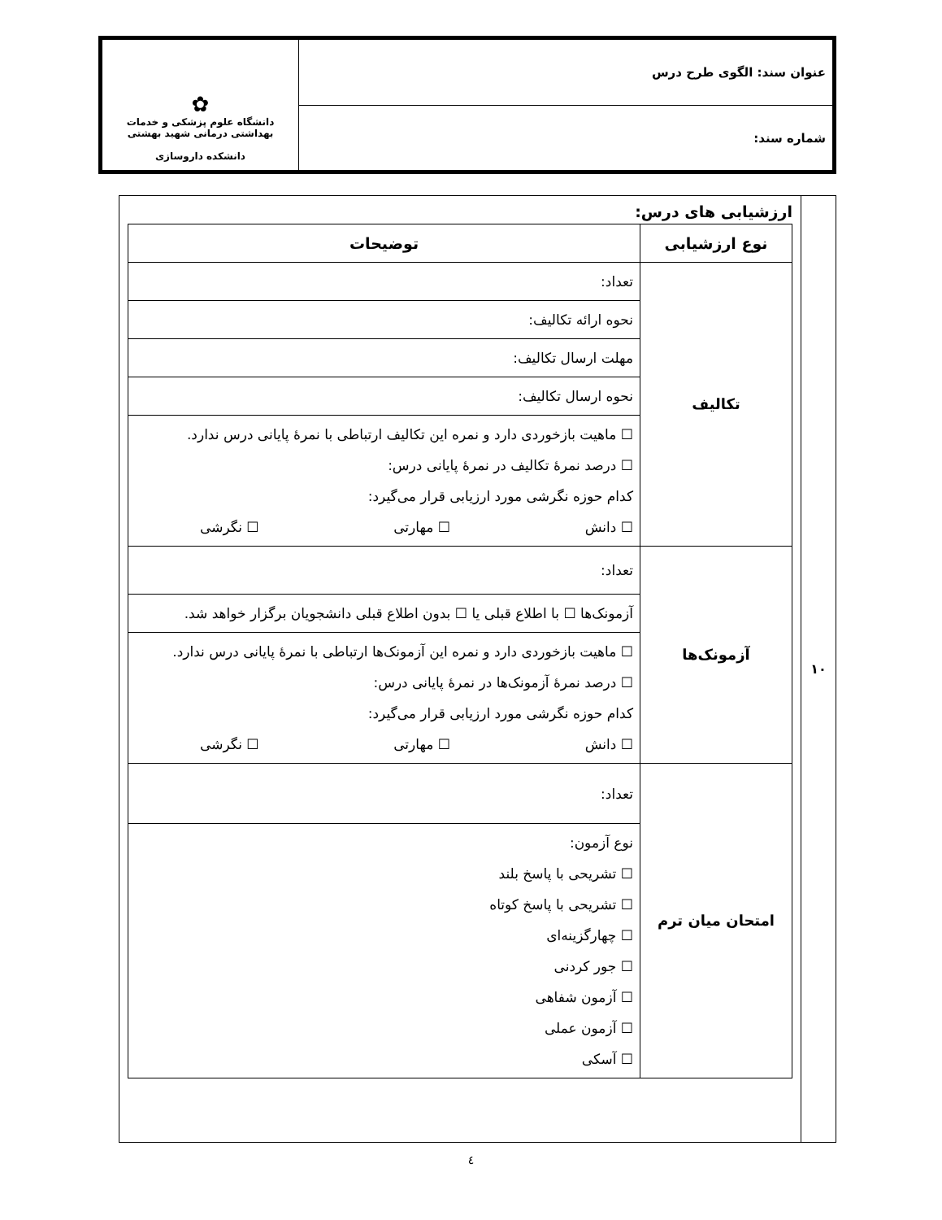| عنوان سند: الگوی طرح درس | ✿ دانشگاه علوم پزشکی و خدمات بهداشتی درمانی شهید بهشتی دانشکده داروسازی |
| شماره سند: | |
| ۱۰ | ارزشیابی های درس: / نوع ارزشیابی / توضیحات / / --- / --- / / تکالیف / تعداد: / / / نحوه ارائه تکالیف: / / / مهلت ارسال تکالیف: / / / نحوه ارسال تکالیف: / / / ☐ ماهیت بازخوردی دارد و نمره این تکالیف ارتباطی با نمرهٔ پایانی درس ندارد. ☐ درصد نمرهٔ تکالیف در نمرهٔ پایانی درس: کدام حوزه نگرشی مورد ارزیابی قرار می‌گیرد: ☐ دانش ☐ مهارتی ☐ نگرشی / / آزمونک‌ها / تعداد: / / / آزمونک‌ها ☐ با اطلاع قبلی یا ☐ بدون اطلاع قبلی دانشجویان برگزار خواهد شد. / / / ☐ ماهیت بازخوردی دارد و نمره این آزمونک‌ها ارتباطی با نمرهٔ پایانی درس ندارد. ☐ درصد نمرهٔ آزمونک‌ها در نمرهٔ پایانی درس: کدام حوزه نگرشی مورد ارزیابی قرار می‌گیرد: ☐ دانش ☐ مهارتی ☐ نگرشی / / امتحان میان ترم / تعداد: / / / نوع آزمون: ☐ تشریحی با پاسخ بلند ☐ تشریحی با پاسخ کوتاه ☐ چهارگزینه‌ای ☐ جور کردنی ☐ آزمون شفاهی ☐ آزمون عملی ☐ آسکی / |
٤